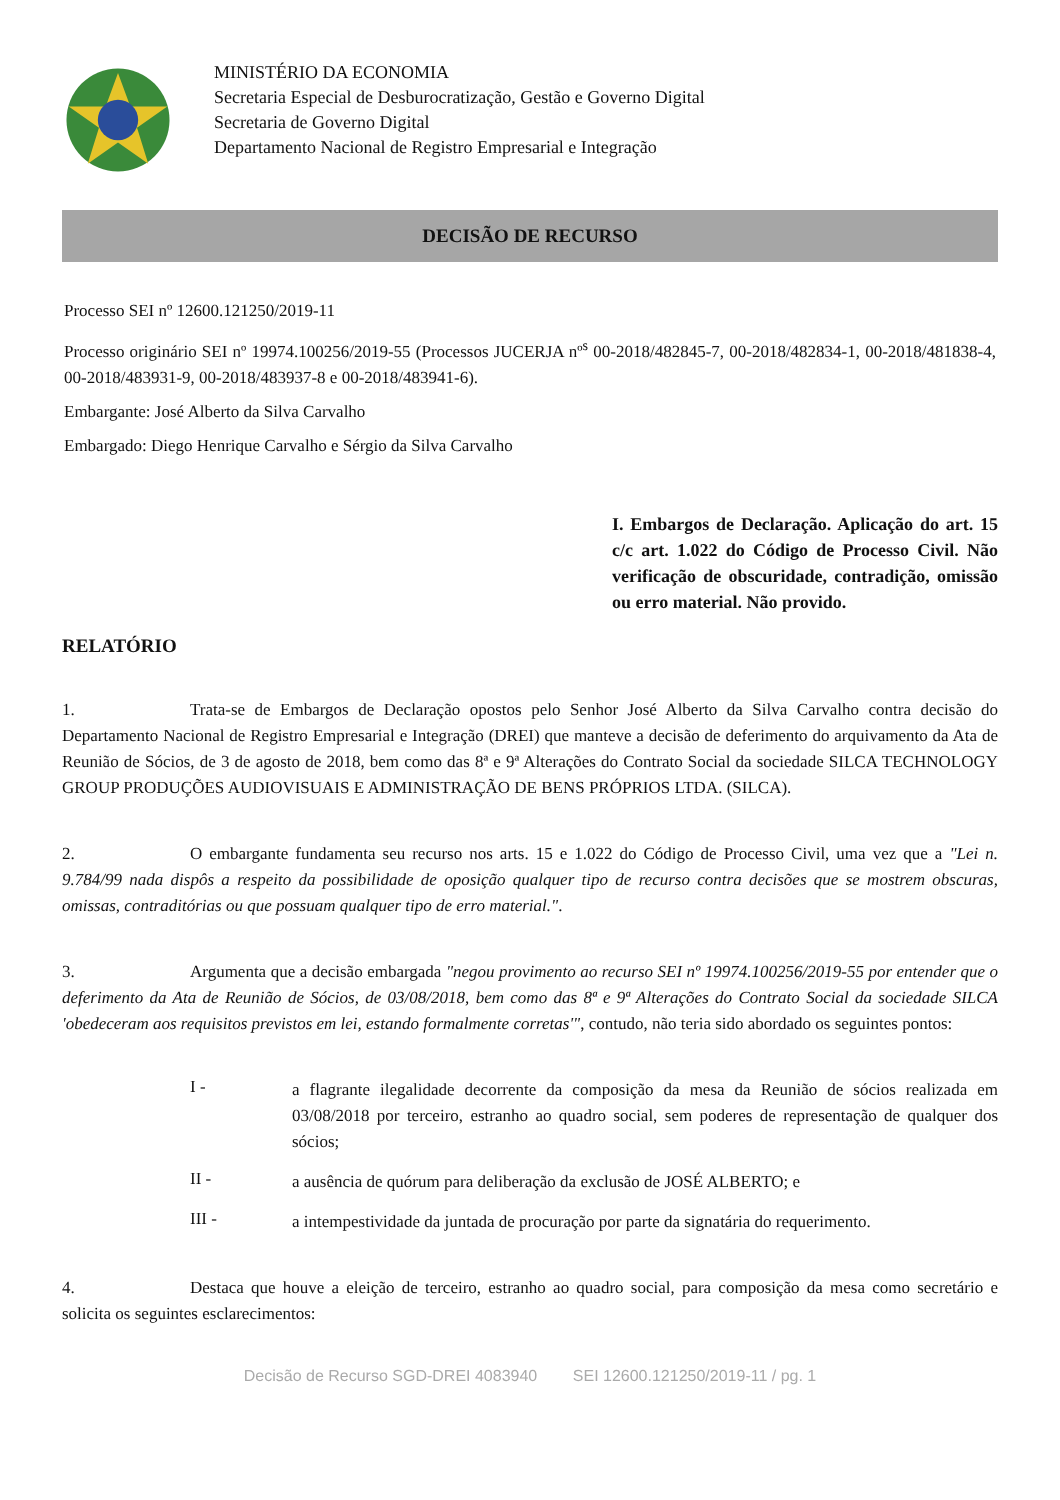MINISTÉRIO DA ECONOMIA
Secretaria Especial de Desburocratização, Gestão e Governo Digital
Secretaria de Governo Digital
Departamento Nacional de Registro Empresarial e Integração
DECISÃO DE RECURSO
Processo SEI nº 12600.121250/2019-11
Processo originário SEI nº 19974.100256/2019-55 (Processos JUCERJA nº<sup>s</sup> 00-2018/482845-7, 00-2018/482834-1, 00-2018/481838-4, 00-2018/483931-9, 00-2018/483937-8 e 00-2018/483941-6).
Embargante: José Alberto da Silva Carvalho
Embargado: Diego Henrique Carvalho e Sérgio da Silva Carvalho
I. Embargos de Declaração. Aplicação do art. 15 c/c art. 1.022 do Código de Processo Civil. Não verificação de obscuridade, contradição, omissão ou erro material. Não provido.
RELATÓRIO
1. Trata-se de Embargos de Declaração opostos pelo Senhor José Alberto da Silva Carvalho contra decisão do Departamento Nacional de Registro Empresarial e Integração (DREI) que manteve a decisão de deferimento do arquivamento da Ata de Reunião de Sócios, de 3 de agosto de 2018, bem como das 8ª e 9ª Alterações do Contrato Social da sociedade SILCA TECHNOLOGY GROUP PRODUÇÕES AUDIOVISUAIS E ADMINISTRAÇÃO DE BENS PRÓPRIOS LTDA. (SILCA).
2. O embargante fundamenta seu recurso nos arts. 15 e 1.022 do Código de Processo Civil, uma vez que a "Lei n. 9.784/99 nada dispôs a respeito da possibilidade de oposição qualquer tipo de recurso contra decisões que se mostrem obscuras, omissas, contraditórias ou que possuam qualquer tipo de erro material.".
3. Argumenta que a decisão embargada "negou provimento ao recurso SEI nº 19974.100256/2019-55 por entender que o deferimento da Ata de Reunião de Sócios, de 03/08/2018, bem como das 8ª e 9ª Alterações do Contrato Social da sociedade SILCA 'obedeceram aos requisitos previstos em lei, estando formalmente corretas'", contudo, não teria sido abordado os seguintes pontos:
I -
a flagrante ilegalidade decorrente da composição da mesa da Reunião de sócios realizada em 03/08/2018 por terceiro, estranho ao quadro social, sem poderes de representação de qualquer dos sócios;
II -
a ausência de quórum para deliberação da exclusão de JOSÉ ALBERTO; e
III -
a intempestividade da juntada de procuração por parte da signatária do requerimento.
4. Destaca que houve a eleição de terceiro, estranho ao quadro social, para composição da mesa como secretário e solicita os seguintes esclarecimentos:
Decisão de Recurso SGD-DREI 4083940 SEI 12600.121250/2019-11 / pg. 1